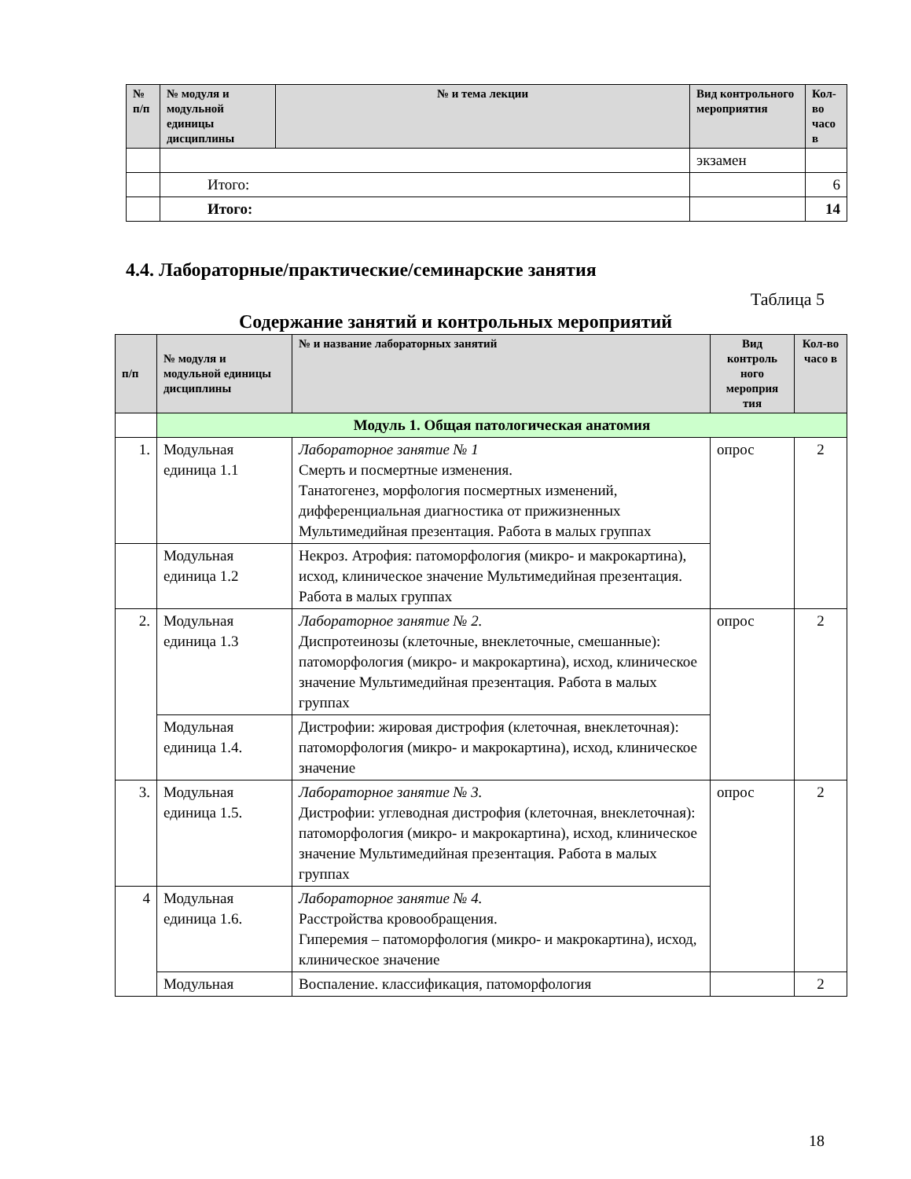| № п/п | № модуля и модульной единицы дисциплины | № и тема лекции | Вид контрольного мероприятия | Кол-во часо в |
| --- | --- | --- | --- | --- |
| | | | экзамен | |
| | Итого: | | | 6 |
| | Итого: | | | 14 |
4.4. Лабораторные/практические/семинарские занятия
Таблица 5
Содержание занятий и контрольных мероприятий
| п/п | № модуля и модульной единицы дисциплины | № и название лабораторных занятий | Вид контроль ного мероприя тия | Кол-во часо в |
| --- | --- | --- | --- | --- |
| | Модуль 1. Общая патологическая анатомия | | | |
| 1. | Модульная единица 1.1 | Лабораторное занятие № 1 Смерть и посмертные изменения. Танатогенез, морфология посмертных изменений, дифференциальная диагностика от прижизненных Мультимедийная презентация. Работа в малых группах | опрос | 2 |
| | Модульная единица 1.2 | Некроз. Атрофия: патоморфология (микро- и макрокартина), исход, клиническое значение Мультимедийная презентация. Работа в малых группах | | |
| 2. | Модульная единица 1.3 | Лабораторное занятие № 2. Диспротеинозы (клеточные, внеклеточные, смешанные): патоморфология (микро- и макрокартина), исход, клиническое значение Мультимедийная презентация. Работа в малых группах | опрос | 2 |
| | Модульная единица 1.4. | Дистрофии: жировая дистрофия (клеточная, внеклеточная): патоморфология (микро- и макрокартина), исход, клиническое значение | | |
| 3. | Модульная единица 1.5. | Лабораторное занятие № 3. Дистрофии: углеводная дистрофия (клеточная, внеклеточная): патоморфология (микро- и макрокартина), исход, клиническое значение Мультимедийная презентация. Работа в малых группах | опрос | 2 |
| 4 | Модульная единица 1.6. | Лабораторное занятие № 4. Расстройства кровообращения. Гиперемия – патоморфология (микро- и макрокартина), исход, клиническое значение | | |
| | Модульная | Воспаление. классификация, патоморфология | | 2 |
18